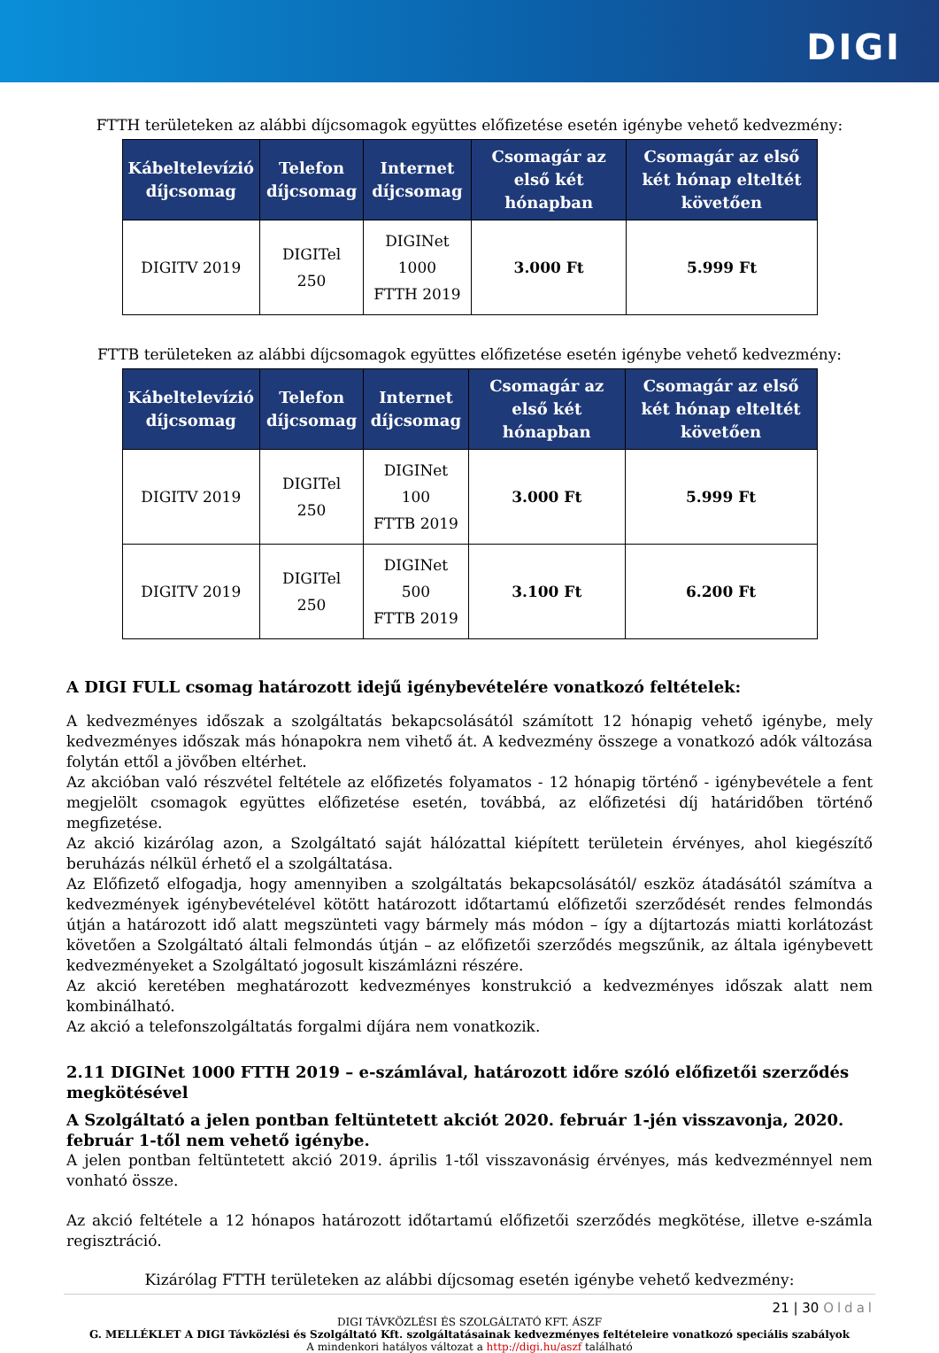DIGI
FTTH területeken az alábbi díjcsomagok együttes előfizetése esetén igénybe vehető kedvezmény:
| Kábeltelevízió díjcsomag | Telefon díjcsomag | Internet díjcsomag | Csomagár az első két hónapban | Csomagár az első két hónap elteltét követően |
| --- | --- | --- | --- | --- |
| DIGITV 2019 | DIGITel 250 | DIGINet 1000 FTTH 2019 | 3.000 Ft | 5.999 Ft |
FTTB területeken az alábbi díjcsomagok együttes előfizetése esetén igénybe vehető kedvezmény:
| Kábeltelevízió díjcsomag | Telefon díjcsomag | Internet díjcsomag | Csomagár az első két hónapban | Csomagár az első két hónap elteltét követően |
| --- | --- | --- | --- | --- |
| DIGITV 2019 | DIGITel 250 | DIGINet 100 FTTB 2019 | 3.000 Ft | 5.999 Ft |
| DIGITV 2019 | DIGITel 250 | DIGINet 500 FTTB 2019 | 3.100 Ft | 6.200 Ft |
A DIGI FULL csomag határozott idejű igénybevételére vonatkozó feltételek:
A kedvezményes időszak a szolgáltatás bekapcsolásától számított 12 hónapig vehető igénybe, mely kedvezményes időszak más hónapokra nem vihető át. A kedvezmény összege a vonatkozó adók változása folytán ettől a jövőben eltérhet.
Az akcióban való részvétel feltétele az előfizetés folyamatos - 12 hónapig történő - igénybevétele a fent megjelölt csomagok együttes előfizetése esetén, továbbá, az előfizetési díj határidőben történő megfizetése.
Az akció kizárólag azon, a Szolgáltató saját hálózattal kiépített területein érvényes, ahol kiegészítő beruházás nélkül érhető el a szolgáltatása.
Az Előfizető elfogadja, hogy amennyiben a szolgáltatás bekapcsolásától/ eszköz átadásától számítva a kedvezmények igénybevételével kötött határozott időtartamú előfizetői szerződését rendes felmondás útján a határozott idő alatt megszünteti vagy bármely más módon – így a díjtartozás miatti korlátozást követően a Szolgáltató általi felmondás útján – az előfizetői szerződés megszűnik, az általa igénybevett kedvezményeket a Szolgáltató jogosult kiszámlázni részére.
Az akció keretében meghatározott kedvezményes konstrukció a kedvezményes időszak alatt nem kombinálható.
Az akció a telefonszolgáltatás forgalmi díjára nem vonatkozik.
2.11 DIGINet 1000 FTTH 2019 – e-számlával, határozott időre szóló előfizetői szerződés megkötésével
A Szolgáltató a jelen pontban feltüntetett akciót 2020. február 1-jén visszavonja, 2020. február 1-től nem vehető igénybe.
A jelen pontban feltüntetett akció 2019. április 1-től visszavonásig érvényes, más kedvezménnyel nem vonható össze.
Az akció feltétele a 12 hónapos határozott időtartamú előfizetői szerződés megkötése, illetve e-számla regisztráció.
Kizárólag FTTH területeken az alábbi díjcsomag esetén igénybe vehető kedvezmény:
21 | 30 Oldal
DIGI TÁVKÖZLÉSI ÉS SZOLGÁLTATÓ KFT. ÁSZF
G. MELLÉKLET A DIGI Távközlési és Szolgáltató Kft. szolgáltatásainak kedvezményes feltételeire vonatkozó speciális szabályok
A mindenkori hatályos változat a http://digi.hu/aszf található